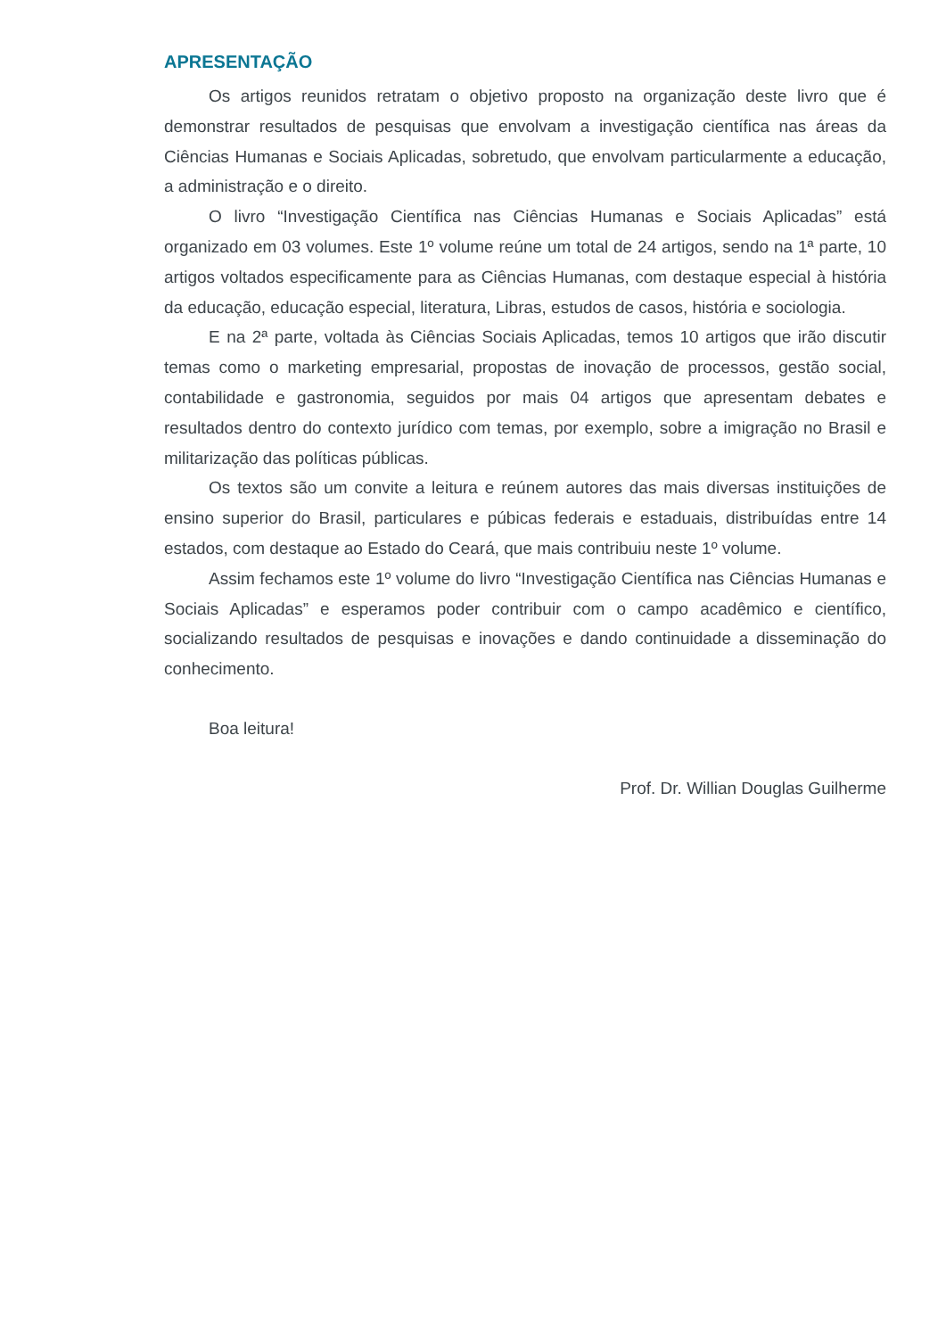APRESENTAÇÃO
Os artigos reunidos retratam o objetivo proposto na organização deste livro que é demonstrar resultados de pesquisas que envolvam a investigação científica nas áreas da Ciências Humanas e Sociais Aplicadas, sobretudo, que envolvam particularmente a educação, a administração e o direito.
O livro “Investigação Científica nas Ciências Humanas e Sociais Aplicadas” está organizado em 03 volumes. Este 1º volume reúne um total de 24 artigos, sendo na 1ª parte, 10 artigos voltados especificamente para as Ciências Humanas, com destaque especial à história da educação, educação especial, literatura, Libras, estudos de casos, história e sociologia.
E na 2ª parte, voltada às Ciências Sociais Aplicadas, temos 10 artigos que irão discutir temas como o marketing empresarial, propostas de inovação de processos, gestão social, contabilidade e gastronomia, seguidos por mais 04 artigos que apresentam debates e resultados dentro do contexto jurídico com temas, por exemplo, sobre a imigração no Brasil e militarização das políticas públicas.
Os textos são um convite a leitura e reúnem autores das mais diversas instituições de ensino superior do Brasil, particulares e púbicas federais e estaduais, distribuídas entre 14 estados, com destaque ao Estado do Ceará, que mais contribuiu neste 1º volume.
Assim fechamos este 1º volume do livro “Investigação Científica nas Ciências Humanas e Sociais Aplicadas” e esperamos poder contribuir com o campo acadêmico e científico, socializando resultados de pesquisas e inovações e dando continuidade a disseminação do conhecimento.
Boa leitura!
Prof. Dr. Willian Douglas Guilherme